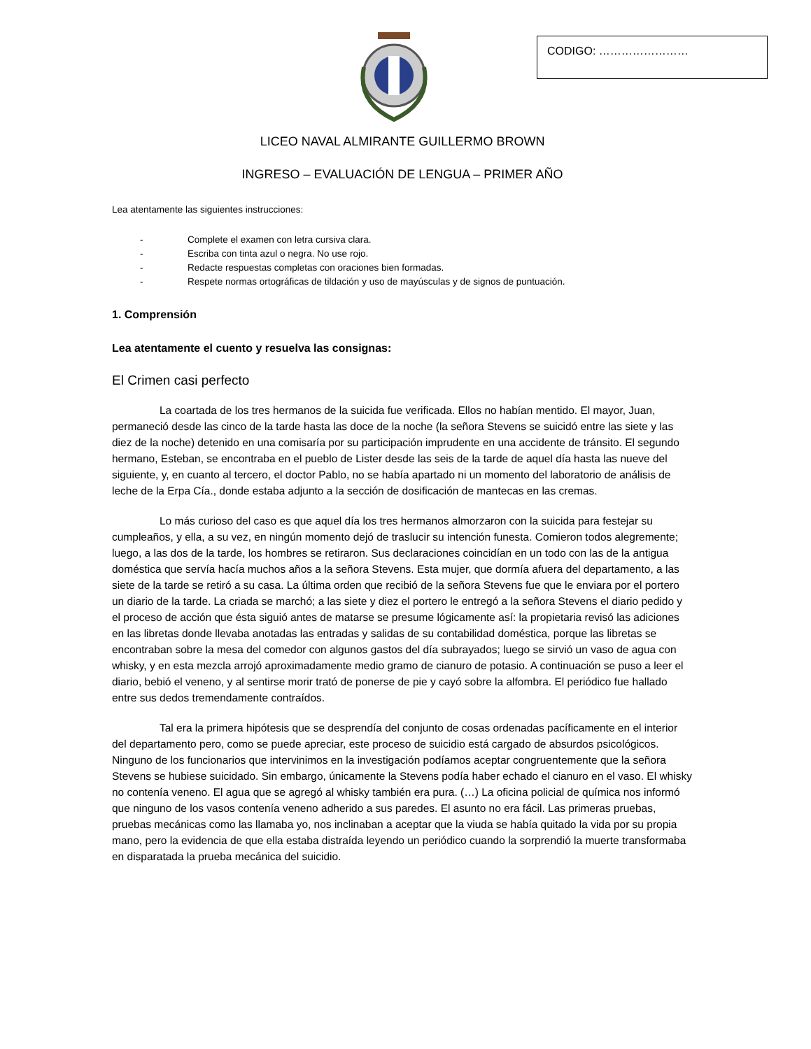CODIGO: ……………………
LICEO NAVAL ALMIRANTE GUILLERMO BROWN
INGRESO – EVALUACIÓN DE LENGUA – PRIMER AÑO
Lea atentamente las siguientes instrucciones:
- Complete el examen con letra cursiva clara.
- Escriba con tinta azul o negra. No use rojo.
- Redacte respuestas completas con oraciones bien formadas.
- Respete normas ortográficas de tildación y uso de mayúsculas y de signos de puntuación.
1. Comprensión
Lea atentamente el cuento y resuelva las consignas:
El Crimen casi perfecto
La coartada de los tres hermanos de la suicida fue verificada. Ellos no habían mentido. El mayor, Juan, permaneció desde las cinco de la tarde hasta las doce de la noche (la señora Stevens se suicidó entre las siete y las diez de la noche) detenido en una comisaría por su participación imprudente en una accidente de tránsito. El segundo hermano, Esteban, se encontraba en el pueblo de Lister desde las seis de la tarde de aquel día hasta las nueve del siguiente, y, en cuanto al tercero, el doctor Pablo, no se había apartado ni un momento del laboratorio de análisis de leche de la Erpa Cía., donde estaba adjunto a la sección de dosificación de mantecas en las cremas.
Lo más curioso del caso es que aquel día los tres hermanos almorzaron con la suicida para festejar su cumpleaños, y ella, a su vez, en ningún momento dejó de traslucir su intención funesta. Comieron todos alegremente; luego, a las dos de la tarde, los hombres se retiraron. Sus declaraciones coincidían en un todo con las de la antigua doméstica que servía hacía muchos años a la señora Stevens. Esta mujer, que dormía afuera del departamento, a las siete de la tarde se retiró a su casa. La última orden que recibió de la señora Stevens fue que le enviara por el portero un diario de la tarde. La criada se marchó; a las siete y diez el portero le entregó a la señora Stevens el diario pedido y el proceso de acción que ésta siguió antes de matarse se presume lógicamente así: la propietaria revisó las adiciones en las libretas donde llevaba anotadas las entradas y salidas de su contabilidad doméstica, porque las libretas se encontraban sobre la mesa del comedor con algunos gastos del día subrayados; luego se sirvió un vaso de agua con whisky, y en esta mezcla arrojó aproximadamente medio gramo de cianuro de potasio. A continuación se puso a leer el diario, bebió el veneno, y al sentirse morir trató de ponerse de pie y cayó sobre la alfombra. El periódico fue hallado entre sus dedos tremendamente contraídos.
Tal era la primera hipótesis que se desprendía del conjunto de cosas ordenadas pacíficamente en el interior del departamento pero, como se puede apreciar, este proceso de suicidio está cargado de absurdos psicológicos. Ninguno de los funcionarios que intervinimos en la investigación podíamos aceptar congruentemente que la señora Stevens se hubiese suicidado. Sin embargo, únicamente la Stevens podía haber echado el cianuro en el vaso. El whisky no contenía veneno. El agua que se agregó al whisky también era pura. (…) La oficina policial de química nos informó que ninguno de los vasos contenía veneno adherido a sus paredes. El asunto no era fácil. Las primeras pruebas, pruebas mecánicas como las llamaba yo, nos inclinaban a aceptar que la viuda se había quitado la vida por su propia mano, pero la evidencia de que ella estaba distraída leyendo un periódico cuando la sorprendió la muerte transformaba en disparatada la prueba mecánica del suicidio.